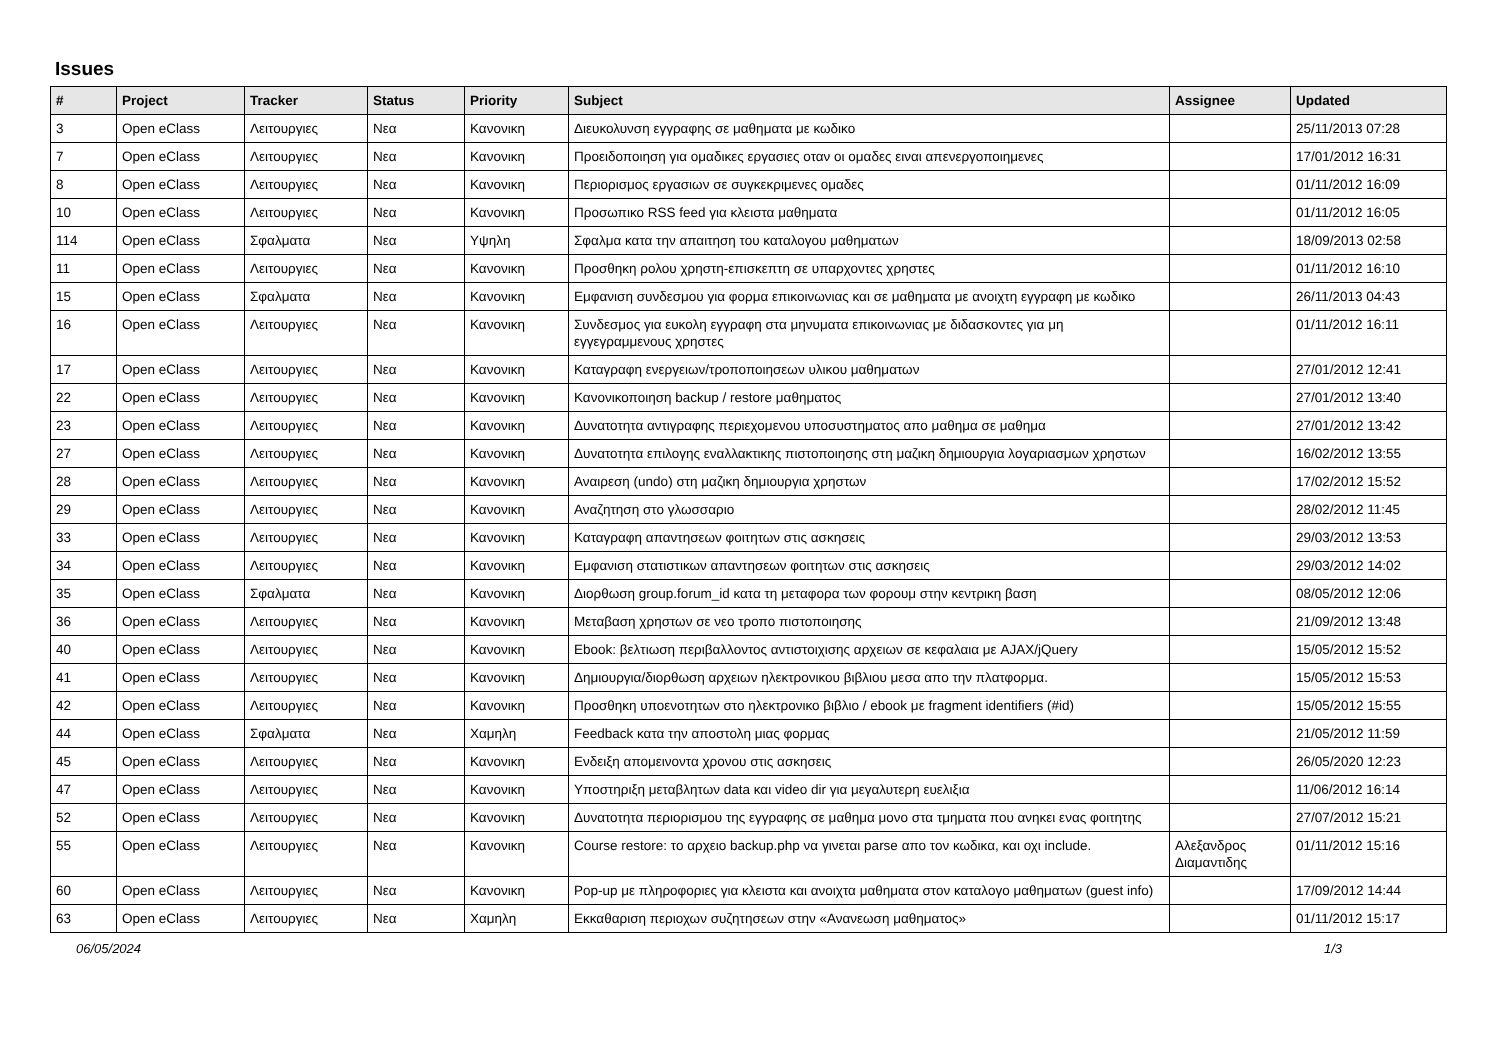Issues
| # | Project | Tracker | Status | Priority | Subject | Assignee | Updated |
| --- | --- | --- | --- | --- | --- | --- | --- |
| 3 | Open eClass | Λειτουργιες | Νεα | Κανονικη | Διευκολυνση εγγραφης σε μαθηματα με κωδικο | | 25/11/2013 07:28 |
| 7 | Open eClass | Λειτουργιες | Νεα | Κανονικη | Προειδοποιηση για ομαδικες εργασιες οταν οι ομαδες ειναι απενεργοποιημενες | | 17/01/2012 16:31 |
| 8 | Open eClass | Λειτουργιες | Νεα | Κανονικη | Περιορισμος εργασιων σε συγκεκριμενες ομαδες | | 01/11/2012 16:09 |
| 10 | Open eClass | Λειτουργιες | Νεα | Κανονικη | Προσωπικο RSS feed για κλειστα μαθηματα | | 01/11/2012 16:05 |
| 114 | Open eClass | Σφαλματα | Νεα | Υψηλη | Σφαλμα κατα την απαιτηση του καταλογου μαθηματων | | 18/09/2013 02:58 |
| 11 | Open eClass | Λειτουργιες | Νεα | Κανονικη | Προσθηκη ρολου χρηστη-επισκεπτη σε υπαρχοντες χρηστες | | 01/11/2012 16:10 |
| 15 | Open eClass | Σφαλματα | Νεα | Κανονικη | Εμφανιση συνδεσμου για φορμα επικοινωνιας και σε μαθηματα με ανοιχτη εγγραφη με κωδικο | | 26/11/2013 04:43 |
| 16 | Open eClass | Λειτουργιες | Νεα | Κανονικη | Συνδεσμος για ευκολη εγγραφη στα μηνυματα επικοινωνιας με διδασκοντες για μη εγγεγραμμενους χρηστες | | 01/11/2012 16:11 |
| 17 | Open eClass | Λειτουργιες | Νεα | Κανονικη | Καταγραφη ενεργειων/τροποποιησεων υλικου μαθηματων | | 27/01/2012 12:41 |
| 22 | Open eClass | Λειτουργιες | Νεα | Κανονικη | Κανονικοποιηση backup / restore μαθηματος | | 27/01/2012 13:40 |
| 23 | Open eClass | Λειτουργιες | Νεα | Κανονικη | Δυνατοτητα αντιγραφης περιεχομενου υποσυστηματος απο μαθημα σε μαθημα | | 27/01/2012 13:42 |
| 27 | Open eClass | Λειτουργιες | Νεα | Κανονικη | Δυνατοτητα επιλογης εναλλακτικης πιστοποιησης στη μαζικη δημιουργια λογαριασμων χρηστων | | 16/02/2012 13:55 |
| 28 | Open eClass | Λειτουργιες | Νεα | Κανονικη | Αναιρεση (undo) στη μαζικη δημιουργια χρηστων | | 17/02/2012 15:52 |
| 29 | Open eClass | Λειτουργιες | Νεα | Κανονικη | Αναζητηση στο γλωσσαριο | | 28/02/2012 11:45 |
| 33 | Open eClass | Λειτουργιες | Νεα | Κανονικη | Καταγραφη απαντησεων φοιτητων στις ασκησεις | | 29/03/2012 13:53 |
| 34 | Open eClass | Λειτουργιες | Νεα | Κανονικη | Εμφανιση στατιστικων απαντησεων φοιτητων στις ασκησεις | | 29/03/2012 14:02 |
| 35 | Open eClass | Σφαλματα | Νεα | Κανονικη | Διορθωση group.forum_id κατα τη μεταφορα των φορουμ στην κεντρικη βαση | | 08/05/2012 12:06 |
| 36 | Open eClass | Λειτουργιες | Νεα | Κανονικη | Μεταβαση χρηστων σε νεο τροπο πιστοποιησης | | 21/09/2012 13:48 |
| 40 | Open eClass | Λειτουργιες | Νεα | Κανονικη | Ebook: βελτιωση περιβαλλοντος αντιστοιχισης αρχειων σε κεφαλαια με AJAX/jQuery | | 15/05/2012 15:52 |
| 41 | Open eClass | Λειτουργιες | Νεα | Κανονικη | Δημιουργια/διορθωση αρχειων ηλεκτρονικου βιβλιου μεσα απο την πλατφορμα. | | 15/05/2012 15:53 |
| 42 | Open eClass | Λειτουργιες | Νεα | Κανονικη | Προσθηκη υποενοτητων στο ηλεκτρονικο βιβλιο / ebook με fragment identifiers (#id) | | 15/05/2012 15:55 |
| 44 | Open eClass | Σφαλματα | Νεα | Χαμηλη | Feedback κατα την αποστολη μιας φορμας | | 21/05/2012 11:59 |
| 45 | Open eClass | Λειτουργιες | Νεα | Κανονικη | Ενδειξη απομεινοντα χρονου στις ασκησεις | | 26/05/2020 12:23 |
| 47 | Open eClass | Λειτουργιες | Νεα | Κανονικη | Υποστηριξη μεταβλητων data και video dir για μεγαλυτερη ευελιξια | | 11/06/2012 16:14 |
| 52 | Open eClass | Λειτουργιες | Νεα | Κανονικη | Δυνατοτητα περιορισμου της εγγραφης σε μαθημα μονο στα τμηματα που ανηκει ενας φοιτητης | | 27/07/2012 15:21 |
| 55 | Open eClass | Λειτουργιες | Νεα | Κανονικη | Course restore: το αρχειο backup.php να γινεται parse απο τον κωδικα, και οχι include. | Αλεξανδρος Διαμαντιδης | 01/11/2012 15:16 |
| 60 | Open eClass | Λειτουργιες | Νεα | Κανονικη | Pop-up με πληροφοριες για κλειστα και ανοιχτα μαθηματα στον καταλογο μαθηματων (guest info) | | 17/09/2012 14:44 |
| 63 | Open eClass | Λειτουργιες | Νεα | Χαμηλη | Εκκαθαριση περιοχων συζητησεων στην «Ανανεωση μαθηματος» | | 01/11/2012 15:17 |
06/05/2024 1/3